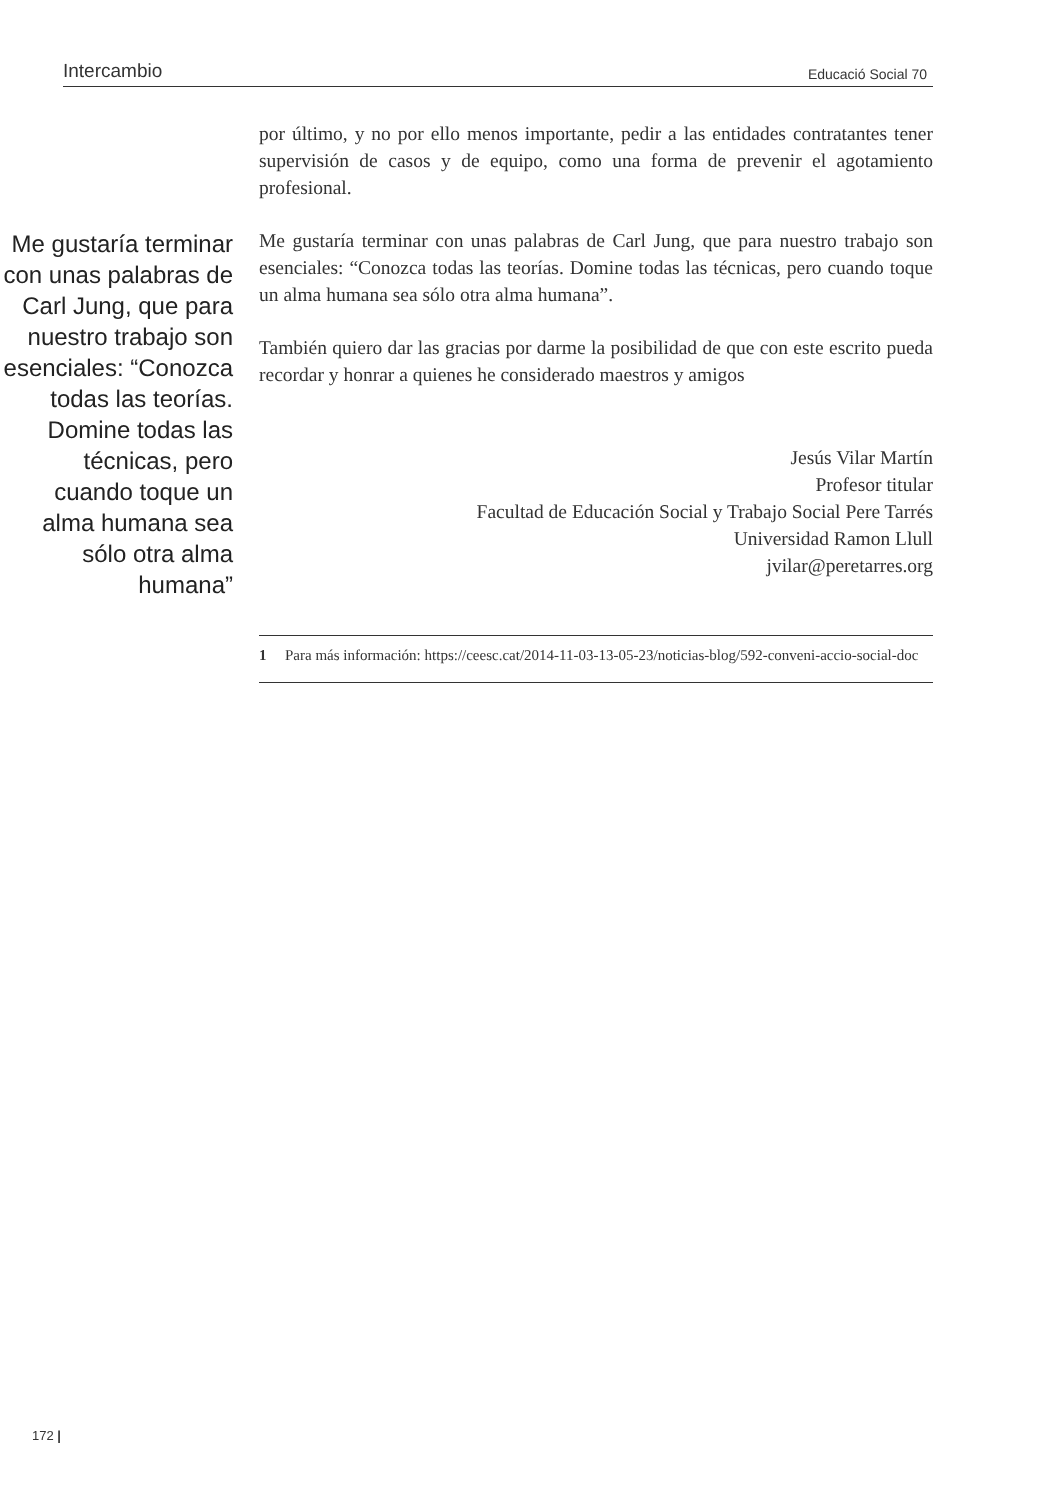Intercambio Educació Social 70
Me gustaría terminar con unas palabras de Carl Jung, que para nuestro trabajo son esenciales: “Conozca todas las teorías. Domine todas las técnicas, pero cuando toque un alma humana sea sólo otra alma humana”
por último, y no por ello menos importante, pedir a las entidades contratantes tener supervisión de casos y de equipo, como una forma de prevenir el agotamiento profesional.
Me gustaría terminar con unas palabras de Carl Jung, que para nuestro trabajo son esenciales: “Conozca todas las teorías. Domine todas las técnicas, pero cuando toque un alma humana sea sólo otra alma humana”.
También quiero dar las gracias por darme la posibilidad de que con este escrito pueda recordar y honrar a quienes he considerado maestros y amigos
Jesús Vilar Martín
Profesor titular
Facultad de Educación Social y Trabajo Social Pere Tarrés
Universidad Ramon Llull
jvilar@peretarres.org
1 Para más información: https://ceesc.cat/2014-11-03-13-05-23/noticias-blog/592-conveni-accio-social-doc
172 |